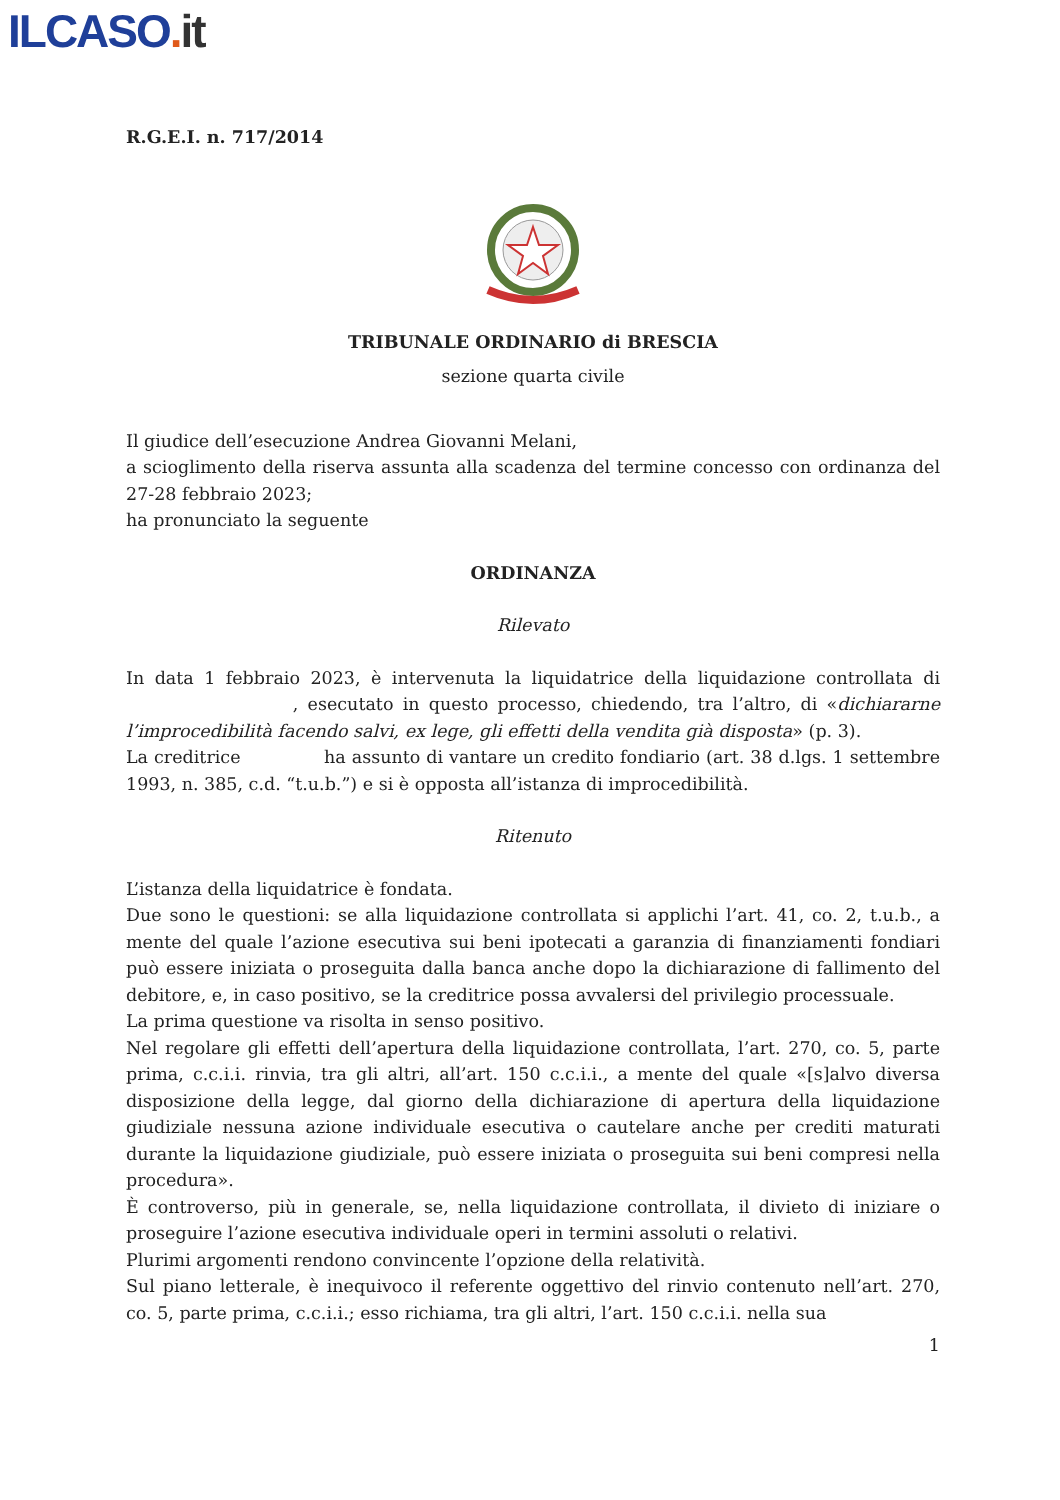ILCASO. it
R.G.E.I. n. 717/2014
TRIBUNALE ORDINARIO di BRESCIA
sezione quarta civile
Il giudice dell’esecuzione Andrea Giovanni Melani,
a scioglimento della riserva assunta alla scadenza del termine concesso con ordinanza del 27-28 febbraio 2023;
ha pronunciato la seguente
ORDINANZA
Rilevato
In data 1 febbraio 2023, è intervenuta la liquidatrice della liquidazione controllata di , esecutato in questo processo, chiedendo, tra l’altro, di «dichiararne l’improcedibilità facendo salvi, ex lege, gli effetti della vendita già disposta» (p. 3).
La creditrice ha assunto di vantare un credito fondiario (art. 38 d.lgs. 1 settembre 1993, n. 385, c.d. “t.u.b.”) e si è opposta all’istanza di improcedibilità.
Ritenuto
L’istanza della liquidatrice è fondata.
Due sono le questioni: se alla liquidazione controllata si applichi l’art. 41, co. 2, t.u.b., a mente del quale l’azione esecutiva sui beni ipotecati a garanzia di finanziamenti fondiari può essere iniziata o proseguita dalla banca anche dopo la dichiarazione di fallimento del debitore, e, in caso positivo, se la creditrice possa avvalersi del privilegio processuale.
La prima questione va risolta in senso positivo.
Nel regolare gli effetti dell’apertura della liquidazione controllata, l’art. 270, co. 5, parte prima, c.c.i.i. rinvia, tra gli altri, all’art. 150 c.c.i.i., a mente del quale «[s]alvo diversa disposizione della legge, dal giorno della dichiarazione di apertura della liquidazione giudiziale nessuna azione individuale esecutiva o cautelare anche per crediti maturati durante la liquidazione giudiziale, può essere iniziata o proseguita sui beni compresi nella procedura».
È controverso, più in generale, se, nella liquidazione controllata, il divieto di iniziare o proseguire l’azione esecutiva individuale operi in termini assoluti o relativi.
Plurimi argomenti rendono convincente l’opzione della relatività.
Sul piano letterale, è inequivoco il referente oggettivo del rinvio contenuto nell’art. 270, co. 5, parte prima, c.c.i.i.; esso richiama, tra gli altri, l’art. 150 c.c.i.i. nella sua
1